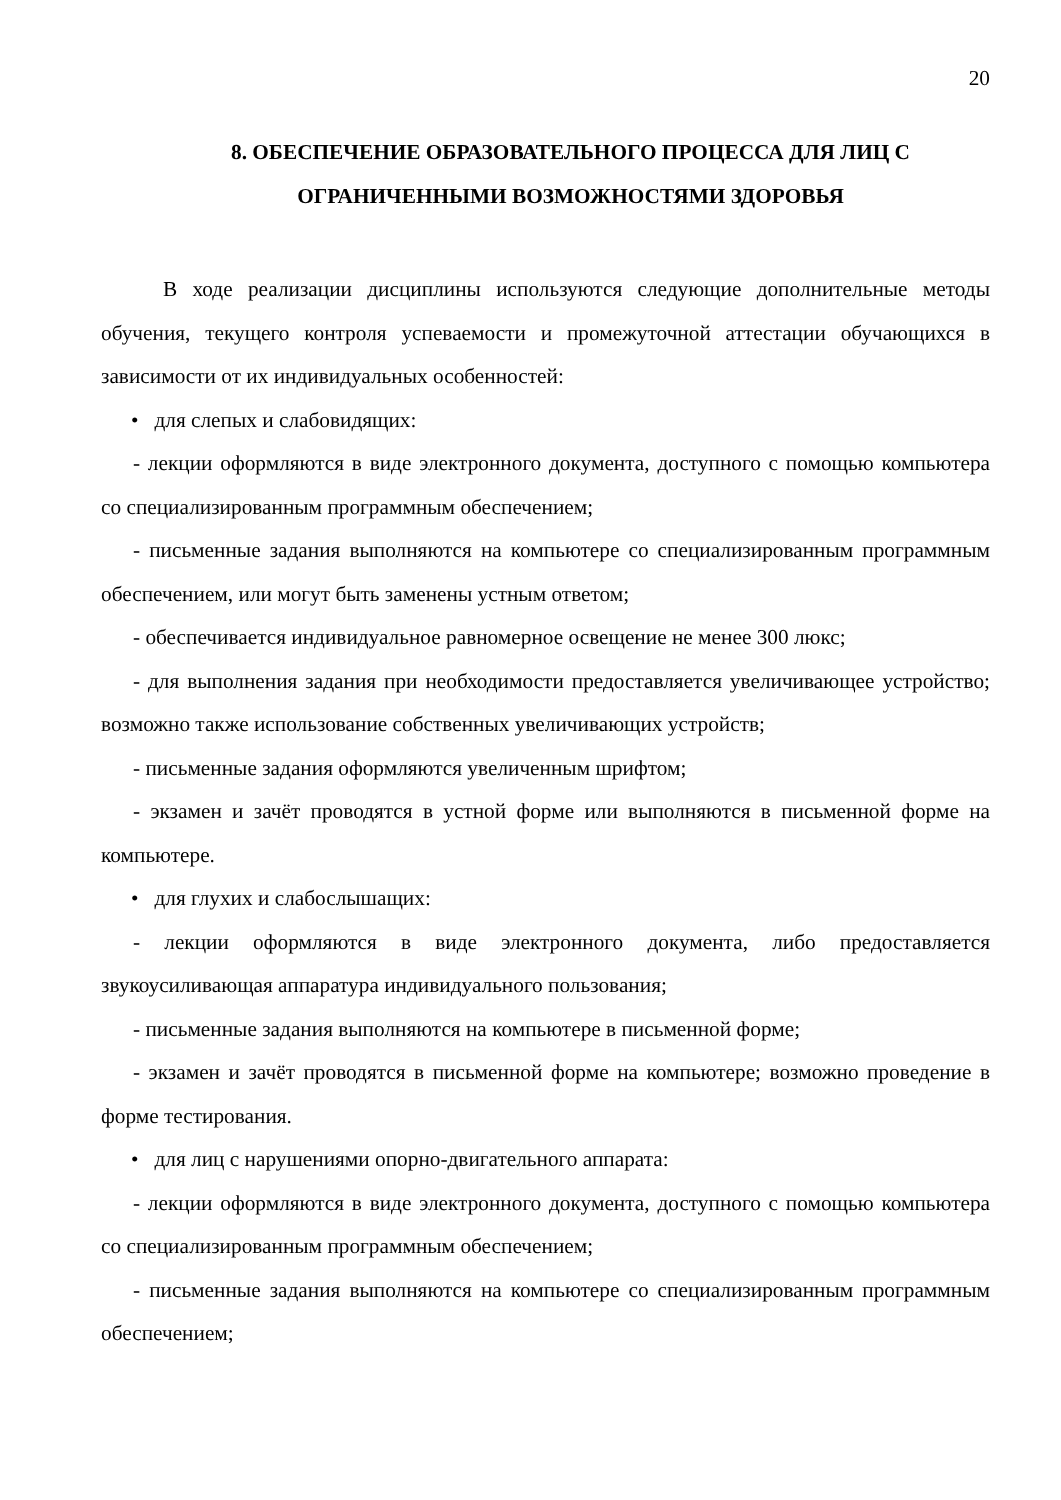20
8. ОБЕСПЕЧЕНИЕ ОБРАЗОВАТЕЛЬНОГО ПРОЦЕССА ДЛЯ ЛИЦ С ОГРАНИЧЕННЫМИ ВОЗМОЖНОСТЯМИ ЗДОРОВЬЯ
В ходе реализации дисциплины используются следующие дополнительные методы обучения, текущего контроля успеваемости и промежуточной аттестации обучающихся в зависимости от их индивидуальных особенностей:
• для слепых и слабовидящих:
- лекции оформляются в виде электронного документа, доступного с помощью компьютера со специализированным программным обеспечением;
- письменные задания выполняются на компьютере со специализированным программным обеспечением, или могут быть заменены устным ответом;
- обеспечивается индивидуальное равномерное освещение не менее 300 люкс;
- для выполнения задания при необходимости предоставляется увеличивающее устройство; возможно также использование собственных увеличивающих устройств;
- письменные задания оформляются увеличенным шрифтом;
- экзамен и зачёт проводятся в устной форме или выполняются в письменной форме на компьютере.
• для глухих и слабослышащих:
- лекции оформляются в виде электронного документа, либо предоставляется звукоусиливающая аппаратура индивидуального пользования;
- письменные задания выполняются на компьютере в письменной форме;
- экзамен и зачёт проводятся в письменной форме на компьютере; возможно проведение в форме тестирования.
• для лиц с нарушениями опорно-двигательного аппарата:
- лекции оформляются в виде электронного документа, доступного с помощью компьютера со специализированным программным обеспечением;
- письменные задания выполняются на компьютере со специализированным программным обеспечением;